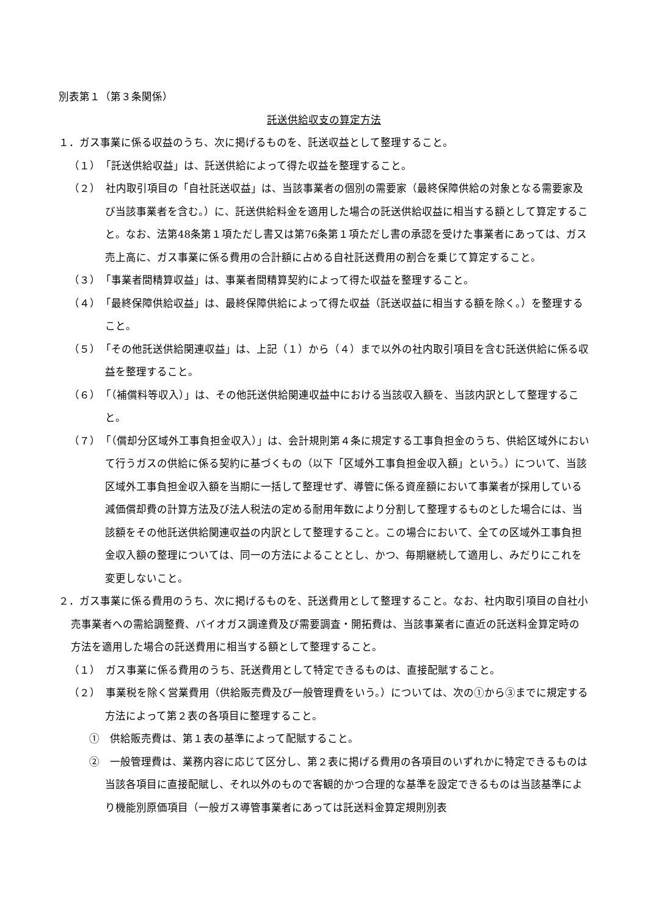別表第１（第３条関係）
託送供給収支の算定方法
１．ガス事業に係る収益のうち、次に掲げるものを、託送収益として整理すること。
（１）　「託送供給収益」は、託送供給によって得た収益を整理すること。
（２）　社内取引項目の「自社託送収益」は、当該事業者の個別の需要家（最終保障供給の対象となる需要家及び当該事業者を含む。）に、託送供給料金を適用した場合の託送供給収益に相当する額として算定すること。なお、法第48条第１項ただし書又は第76条第１項ただし書の承認を受けた事業者にあっては、ガス売上高に、ガス事業に係る費用の合計額に占める自社託送費用の割合を乗じて算定すること。
（３）　「事業者間精算収益」は、事業者間精算契約によって得た収益を整理すること。
（４）　「最終保障供給収益」は、最終保障供給によって得た収益（託送収益に相当する額を除く。）を整理すること。
（５）　「その他託送供給関連収益」は、上記（１）から（４）まで以外の社内取引項目を含む託送供給に係る収益を整理すること。
（６）　「（補償料等収入）」は、その他託送供給関連収益中における当該収入額を、当該内訳として整理すること。
（７）　「（償却分区域外工事負担金収入）」は、会計規則第４条に規定する工事負担金のうち、供給区域外において行うガスの供給に係る契約に基づくもの（以下「区域外工事負担金収入額」という。）について、当該区域外工事負担金収入額を当期に一括して整理せず、導管に係る資産額において事業者が採用している減価償却費の計算方法及び法人税法の定める耐用年数により分割して整理するものとした場合には、当該額をその他託送供給関連収益の内訳として整理すること。この場合において、全ての区域外工事負担金収入額の整理については、同一の方法によることとし、かつ、毎期継続して適用し、みだりにこれを変更しないこと。
２．ガス事業に係る費用のうち、次に掲げるものを、託送費用として整理すること。なお、社内取引項目の自社小売事業者への需給調整費、バイオガス調達費及び需要調査・開拓費は、当該事業者に直近の託送料金算定時の方法を適用した場合の託送費用に相当する額として整理すること。
（１）　ガス事業に係る費用のうち、託送費用として特定できるものは、直接配賦すること。
（２）　事業税を除く営業費用（供給販売費及び一般管理費をいう。）については、次の①から③までに規定する方法によって第２表の各項目に整理すること。
①　供給販売費は、第１表の基準によって配賦すること。
②　一般管理費は、業務内容に応じて区分し、第２表に掲げる費用の各項目のいずれかに特定できるものは当該各項目に直接配賦し、それ以外のもので客観的かつ合理的な基準を設定できるものは当該基準により機能別原価項目（一般ガス導管事業者にあっては託送料金算定規則別表